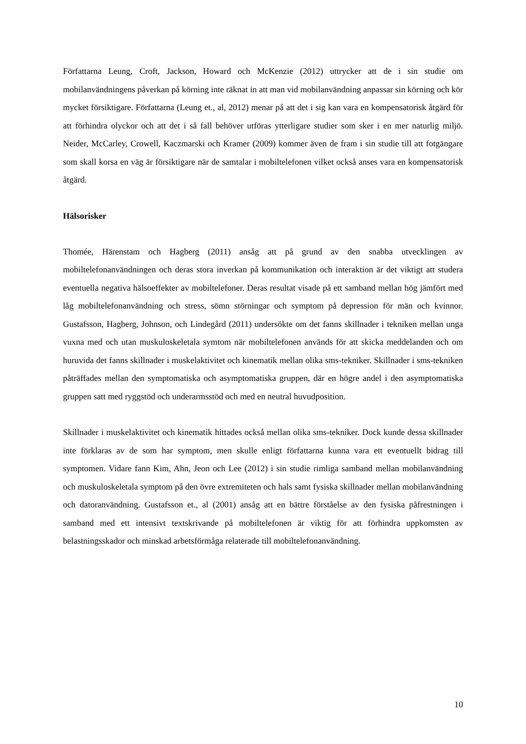Författarna Leung, Croft, Jackson, Howard och McKenzie (2012) uttrycker att de i sin studie om mobilanvändningens påverkan på körning inte räknat in att man vid mobilanvändning anpassar sin körning och kör mycket försiktigare. Författarna (Leung et., al, 2012) menar på att det i sig kan vara en kompensatorisk åtgärd för att förhindra olyckor och att det i så fall behöver utföras ytterligare studier som sker i en mer naturlig miljö. Neider, McCarley, Crowell, Kaczmarski och Kramer (2009) kommer även de fram i sin studie till att fotgängare som skall korsa en väg är försiktigare när de samtalar i mobiltelefonen vilket också anses vara en kompensatorisk åtgärd.
Hälsorisker
Thomée, Härenstam och Hagberg (2011) ansåg att på grund av den snabba utvecklingen av mobiltelefonanvändningen och deras stora inverkan på kommunikation och interaktion är det viktigt att studera eventuella negativa hälsoeffekter av mobiltelefoner. Deras resultat visade på ett samband mellan hög jämfört med låg mobiltelefonanvändning och stress, sömn störningar och symptom på depression för män och kvinnor. Gustafsson, Hagberg, Johnson, och Lindegård (2011) undersökte om det fanns skillnader i tekniken mellan unga vuxna med och utan muskuloskeletala symtom när mobiltelefonen används för att skicka meddelanden och om huruvida det fanns skillnader i muskelaktivitet och kinematik mellan olika sms-tekniker. Skillnader i sms-tekniken påträffades mellan den symptomatiska och asymptomatiska gruppen, där en högre andel i den asymptomatiska gruppen satt med ryggstöd och underarmsstöd och med en neutral huvudposition.
Skillnader i muskelaktivitet och kinematik hittades också mellan olika sms-tekniker. Dock kunde dessa skillnader inte förklaras av de som har symptom, men skulle enligt författarna kunna vara ett eventuellt bidrag till symptomen. Vidare fann Kim, Ahn, Jeon och Lee (2012) i sin studie rimliga samband mellan mobilanvändning och muskuloskeletala symptom på den övre extremiteten och hals samt fysiska skillnader mellan mobilanvändning och datoranvändning. Gustafsson et., al (2001) ansåg att en bättre förståelse av den fysiska påfrestningen i samband med ett intensivt textskrivande på mobiltelefonen är viktig för att förhindra uppkomsten av belastningsskador och minskad arbetsförmåga relaterade till mobiltelefonanvändning.
10